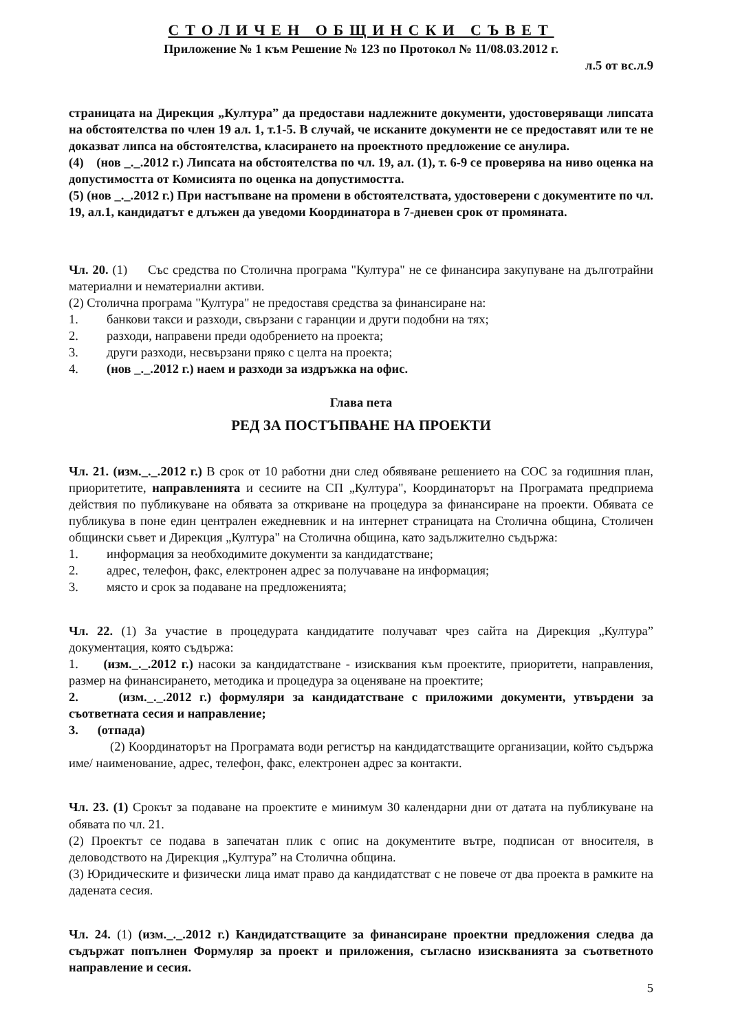СТОЛИЧЕН ОБЩИНСКИ СЪВЕТ
Приложение № 1 към Решение № 123 по Протокол № 11/08.03.2012 г.
л.5 от вс.л.9
страницата на Дирекция „Култура” да предостави надлежните документи, удостоверяващи липсата на обстоятелства по член 19 ал. 1, т.1-5. В случай, че исканите документи не се предоставят или те не доказват липса на обстоятелства, класирането на проектното предложение се анулира.
(4) (нов _._.2012 г.) Липсата на обстоятелства по чл. 19, ал. (1), т. 6-9 се проверява на ниво оценка на допустимостта от Комисията по оценка на допустимостта.
(5) (нов _._.2012 г.) При настъпване на промени в обстоятелствата, удостоверени с документите по чл. 19, ал.1, кандидатът е длъжен да уведоми Координатора в 7-дневен срок от промяната.
Чл. 20. (1) Със средства по Столична програма "Култура" не се финансира закупуване на дълготрайни материални и нематериални активи.
(2) Столична програма "Култура" не предоставя средства за финансиране на:
1. банкови такси и разходи, свързани с гаранции и други подобни на тях;
2. разходи, направени преди одобрението на проекта;
3. други разходи, несвързани пряко с целта на проекта;
4. (нов _._.2012 г.) наем и разходи за издръжка на офис.
Глава пета
РЕД ЗА ПОСТЪПВАНЕ НА ПРОЕКТИ
Чл. 21. (изм._._.2012 г.) В срок от 10 работни дни след обявяване решението на СОС за годишния план, приоритетите, направленията и сесиите на СП „Култура", Координаторът на Програмата предприема действия по публикуване на обявата за откриване на процедура за финансиране на проекти. Обявата се публикува в поне един централен ежедневник и на интернет страницата на Столична община, Столичен общински съвет и Дирекция „Култура" на Столична община, като задължително съдържа:
1. информация за необходимите документи за кандидатстване;
2. адрес, телефон, факс, електронен адрес за получаване на информация;
3. място и срок за подаване на предложенията;
Чл. 22. (1) За участие в процедурата кандидатите получават чрез сайта на Дирекция „Култура” документация, която съдържа:
1. (изм._._.2012 г.) насоки за кандидатстване - изисквания към проектите, приоритети, направления, размер на финансирането, методика и процедура за оценяване на проектите;
2. (изм._._.2012 г.) формуляри за кандидатстване с приложими документи, утвърдени за съответната сесия и направление;
3. (отпада)
(2) Координаторът на Програмата води регистър на кандидатстващите организации, който съдържа име/ наименование, адрес, телефон, факс, електронен адрес за контакти.
Чл. 23. (1) Срокът за подаване на проектите е минимум 30 календарни дни от датата на публикуване на обявата по чл. 21.
(2) Проектът се подава в запечатан плик с опис на документите вътре, подписан от вносителя, в деловодството на Дирекция „Култура” на Столична община.
(3) Юридическите и физически лица имат право да кандидатстват с не повече от два проекта в рамките на дадената сесия.
Чл. 24. (1) (изм._._.2012 г.) Кандидатстващите за финансиране проектни предложения следва да съдържат попълнен Формуляр за проект и приложения, съгласно изискванията за съответното направление и сесия.
5